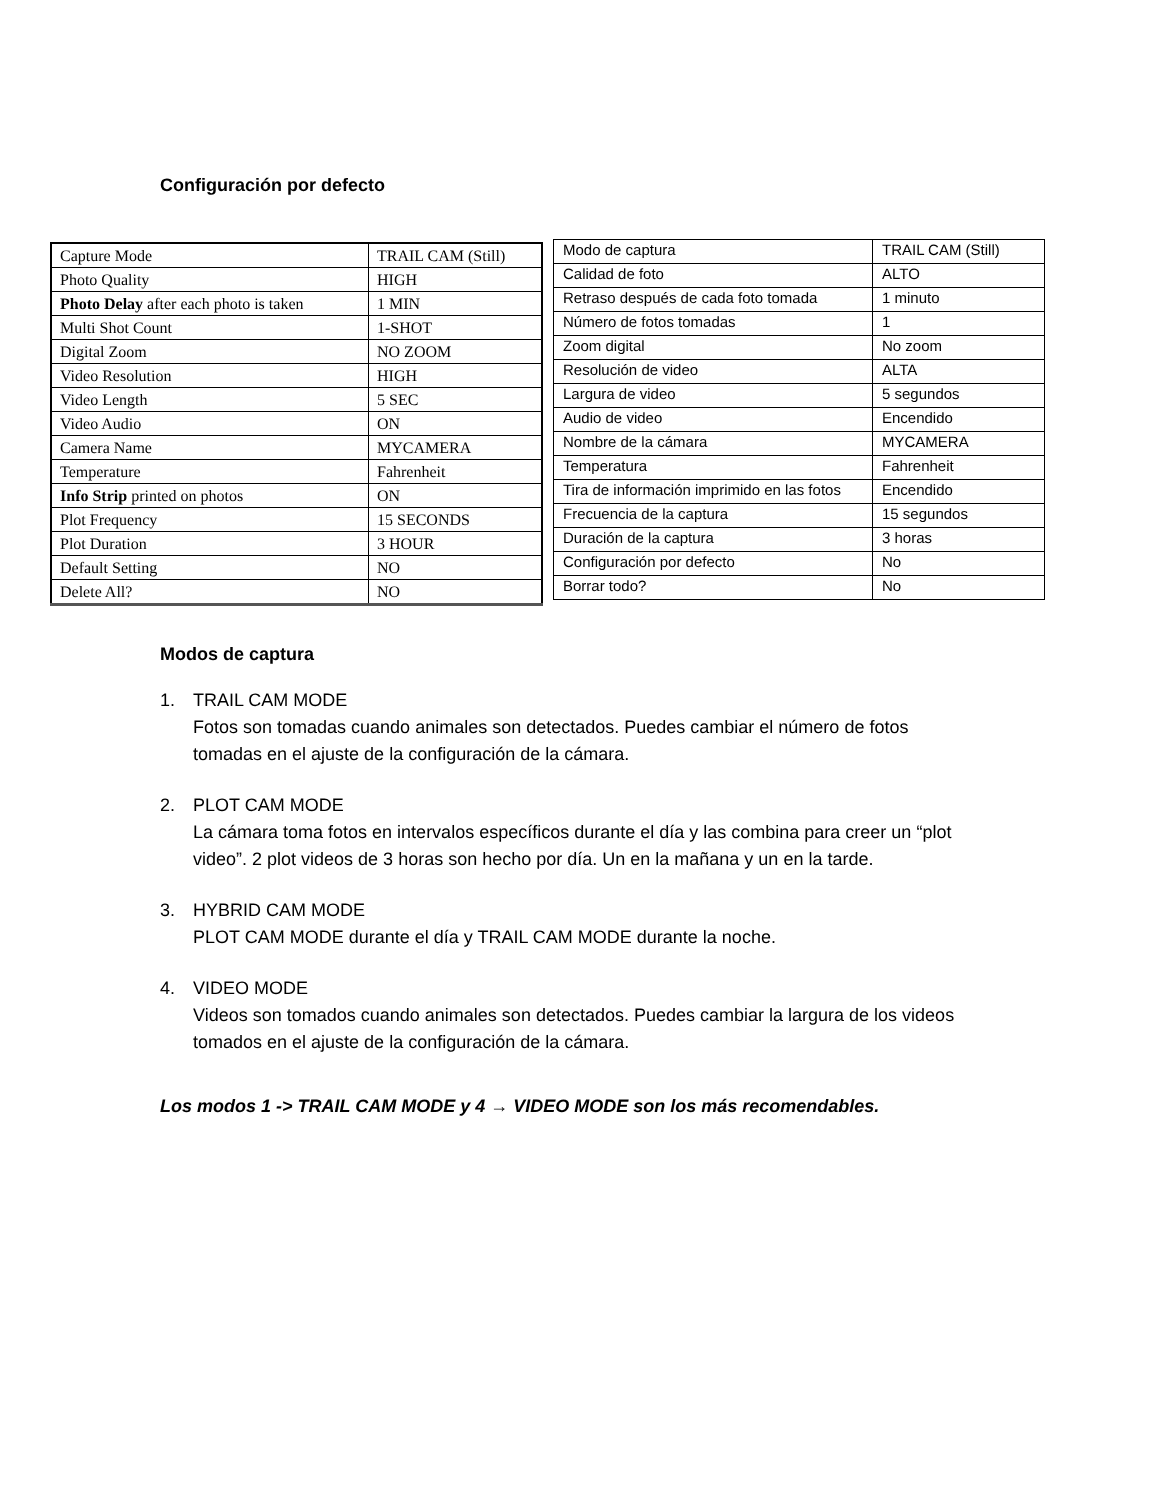Configuración por defecto
| Capture Mode | TRAIL CAM (Still) |
| Photo Quality | HIGH |
| Photo Delay after each photo is taken | 1 MIN |
| Multi Shot Count | 1-SHOT |
| Digital Zoom | NO ZOOM |
| Video Resolution | HIGH |
| Video Length | 5 SEC |
| Video Audio | ON |
| Camera Name | MYCAMERA |
| Temperature | Fahrenheit |
| Info Strip printed on photos | ON |
| Plot Frequency | 15 SECONDS |
| Plot Duration | 3 HOUR |
| Default Setting | NO |
| Delete All? | NO |
| Modo de captura | TRAIL CAM (Still) |
| Calidad de foto | ALTO |
| Retraso después de cada foto tomada | 1 minuto |
| Número de fotos tomadas | 1 |
| Zoom digital | No zoom |
| Resolución de video | ALTA |
| Largura de video | 5 segundos |
| Audio de video | Encendido |
| Nombre de la cámara | MYCAMERA |
| Temperatura | Fahrenheit |
| Tira de información imprimido en las fotos | Encendido |
| Frecuencia de la captura | 15 segundos |
| Duración de la captura | 3 horas |
| Configuración por defecto | No |
| Borrar todo? | No |
Modos de captura
1. TRAIL CAM MODE
Fotos son tomadas cuando animales son detectados. Puedes cambiar el número de fotos tomadas en el ajuste de la configuración de la cámara.
2. PLOT CAM MODE
La cámara toma fotos en intervalos específicos durante el día y las combina para creer un “plot video”. 2 plot videos de 3 horas son hecho por día. Un en la mañana y un en la tarde.
3. HYBRID CAM MODE
PLOT CAM MODE durante el día y TRAIL CAM MODE durante la noche.
4. VIDEO MODE
Videos son tomados cuando animales son detectados. Puedes cambiar la largura de los videos tomados en el ajuste de la configuración de la cámara.
Los modos 1 -> TRAIL CAM MODE y 4 → VIDEO MODE son los más recomendables.